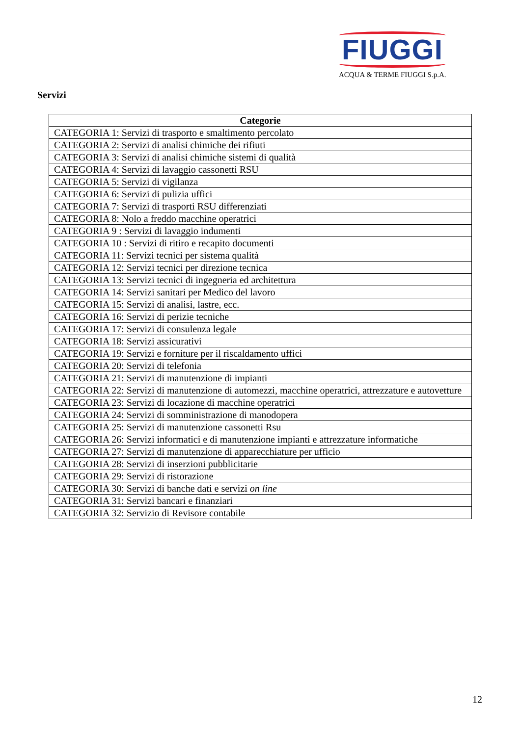FIUGGI
ACQUA & TERME FIUGGI S.p.A.
Servizi
| Categorie |
| --- |
| CATEGORIA 1: Servizi di trasporto e smaltimento percolato |
| CATEGORIA 2: Servizi di analisi chimiche dei rifiuti |
| CATEGORIA 3: Servizi di analisi chimiche sistemi di qualità |
| CATEGORIA 4: Servizi di lavaggio cassonetti RSU |
| CATEGORIA 5: Servizi di vigilanza |
| CATEGORIA 6: Servizi di pulizia uffici |
| CATEGORIA 7: Servizi di trasporti RSU differenziati |
| CATEGORIA 8: Nolo a freddo macchine operatrici |
| CATEGORIA 9 : Servizi di lavaggio indumenti |
| CATEGORIA 10 : Servizi di ritiro e recapito documenti |
| CATEGORIA 11: Servizi tecnici per sistema qualità |
| CATEGORIA 12: Servizi tecnici per direzione tecnica |
| CATEGORIA 13: Servizi tecnici di ingegneria ed architettura |
| CATEGORIA 14: Servizi sanitari per Medico del lavoro |
| CATEGORIA 15: Servizi di analisi, lastre, ecc. |
| CATEGORIA 16: Servizi di perizie tecniche |
| CATEGORIA 17: Servizi di consulenza legale |
| CATEGORIA 18: Servizi assicurativi |
| CATEGORIA 19: Servizi e forniture per il riscaldamento uffici |
| CATEGORIA 20: Servizi di telefonia |
| CATEGORIA 21: Servizi di manutenzione di impianti |
| CATEGORIA 22: Servizi di manutenzione di automezzi, macchine operatrici, attrezzature e autovetture |
| CATEGORIA 23: Servizi di locazione di macchine operatrici |
| CATEGORIA 24: Servizi di somministrazione di manodopera |
| CATEGORIA 25: Servizi di manutenzione cassonetti Rsu |
| CATEGORIA 26: Servizi informatici e di manutenzione impianti e attrezzature informatiche |
| CATEGORIA 27: Servizi di manutenzione di apparecchiature per ufficio |
| CATEGORIA 28: Servizi di inserzioni pubblicitarie |
| CATEGORIA 29: Servizi di ristorazione |
| CATEGORIA 30: Servizi di banche dati e servizi on line |
| CATEGORIA 31: Servizi bancari e finanziari |
| CATEGORIA 32: Servizio di Revisore contabile |
12